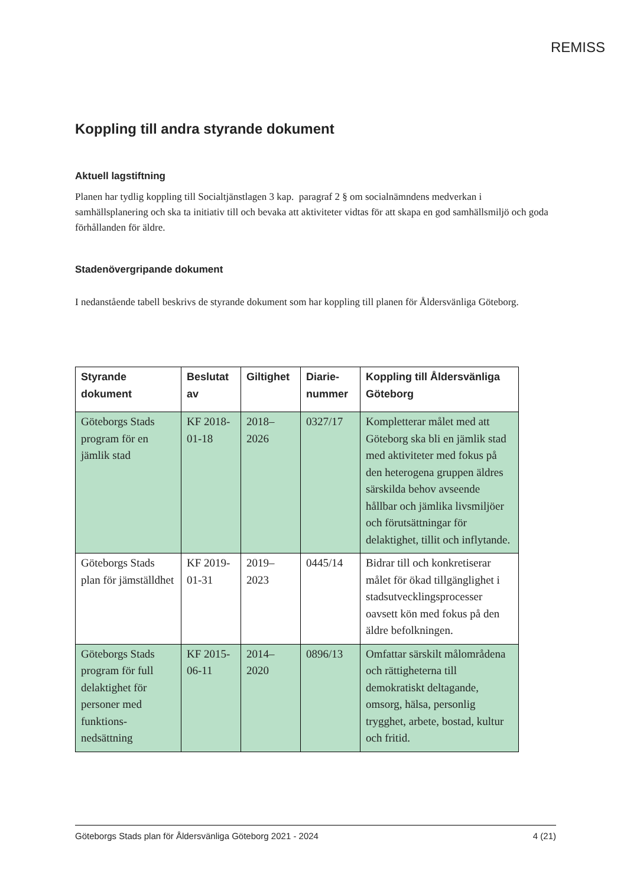REMISS
Koppling till andra styrande dokument
Aktuell lagstiftning
Planen har tydlig koppling till Socialtjänstlagen 3 kap. paragraf 2 § om socialnämndens medverkan i samhällsplanering och ska ta initiativ till och bevaka att aktiviteter vidtas för att skapa en god samhällsmiljö och goda förhållanden för äldre.
Stadenövergripande dokument
I nedanstående tabell beskrivs de styrande dokument som har koppling till planen för Åldersvänliga Göteborg.
| Styrande dokument | Beslutat av | Giltighet | Diarie-nummer | Koppling till Åldersvänliga Göteborg |
| --- | --- | --- | --- | --- |
| Göteborgs Stads program för en jämlik stad | KF 2018-01-18 | 2018–2026 | 0327/17 | Kompletterar målet med att Göteborg ska bli en jämlik stad med aktiviteter med fokus på den heterogena gruppen äldres särskilda behov avseende hållbar och jämlika livsmiljöer och förutsättningar för delaktighet, tillit och inflytande. |
| Göteborgs Stads plan för jämställdhet | KF 2019-01-31 | 2019–2023 | 0445/14 | Bidrar till och konkretiserar målet för ökad tillgänglighet i stadsutvecklingsprocesser oavsett kön med fokus på den äldre befolkningen. |
| Göteborgs Stads program för full delaktighet för personer med funktions-nedsättning | KF 2015-06-11 | 2014–2020 | 0896/13 | Omfattar särskilt målområdena och rättigheterna till demokratiskt deltagande, omsorg, hälsa, personlig trygghet, arbete, bostad, kultur och fritid. |
Göteborgs Stads plan för Åldersvänliga Göteborg 2021 - 2024 4 (21)